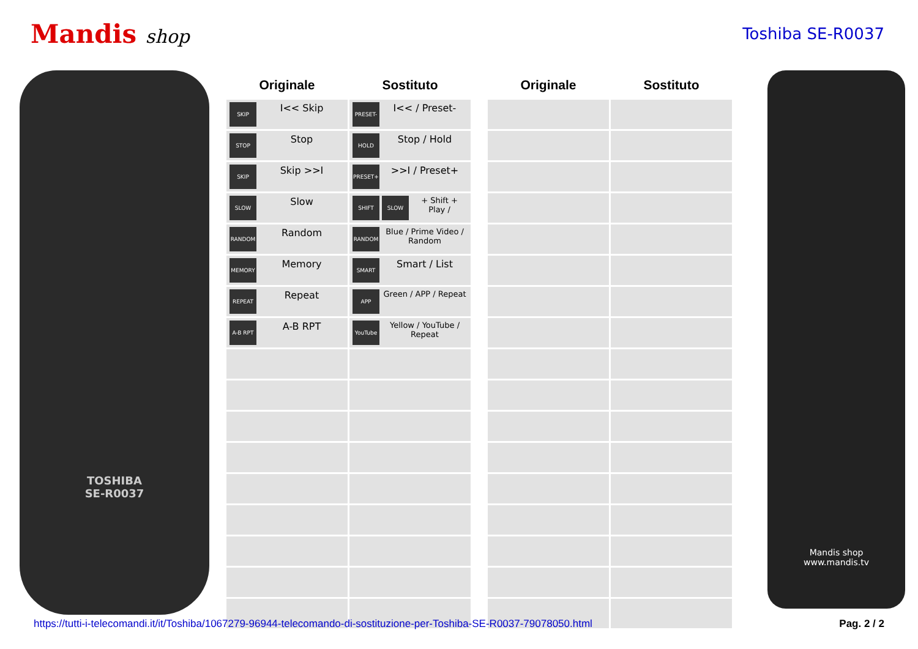Mandis shop
Toshiba SE-R0037
TOSHIBA
SE-R0037
| Originale | Sostituto | | Originale | Sostituto |
| --- | --- | --- | --- | --- |
| SKIP I<< Skip | PRESET- I<< / Preset- | | | |
| STOP Stop | HOLD Stop / Hold | | | |
| SKIP Skip >>I | PRESET+ >>I / Preset+ | | | |
| SLOW Slow | SHIFT + SLOW Shift + Play / | | | |
| RANDOM Random | RANDOM Blue / Prime Video / Random | | | |
| MEMORY Memory | SMART Smart / List | | | |
| REPEAT Repeat | APP Green / APP / Repeat | | | |
| A-B RPT A-B RPT | YouTube Yellow / YouTube / Repeat | | | |
Mandis shop
www.mandis.tv
https://tutti-i-telecomandi.it/it/Toshiba/1067279-96944-telecomando-di-sostituzione-per-Toshiba-SE-R0037-79078050.html Pag. 2 / 2